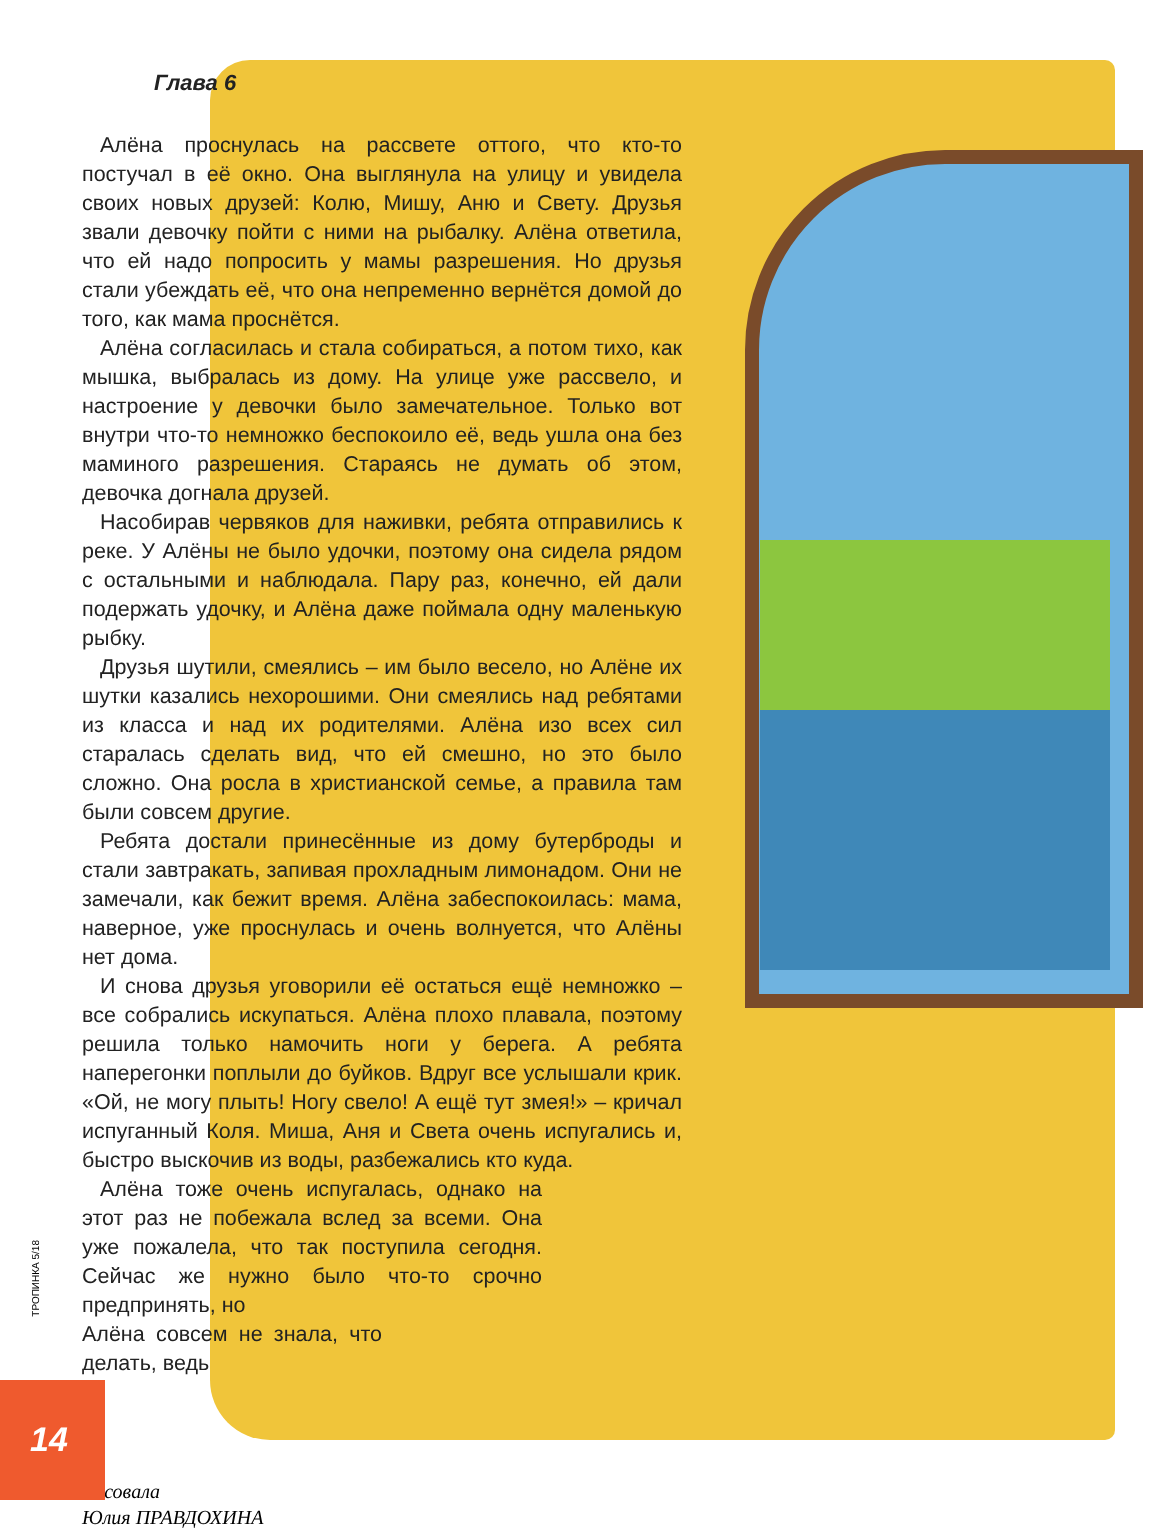Глава 6
Алёна проснулась на рассвете оттого, что кто-то постучал в её окно. Она выглянула на улицу и увидела своих новых друзей: Колю, Мишу, Аню и Свету. Друзья звали девочку пойти с ними на рыбалку. Алёна ответила, что ей надо попросить у мамы разрешения. Но друзья стали убеждать её, что она непременно вернётся домой до того, как мама проснётся.
Алёна согласилась и стала собираться, а потом тихо, как мышка, выбралась из дому. На улице уже рассвело, и настроение у девочки было замечательное. Только вот внутри что-то немножко беспокоило её, ведь ушла она без маминого разрешения. Стараясь не думать об этом, девочка догнала друзей.
Насобирав червяков для наживки, ребята отправились к реке. У Алёны не было удочки, поэтому она сидела рядом с остальными и наблюдала. Пару раз, конечно, ей дали подержать удочку, и Алёна даже поймала одну маленькую рыбку.
Друзья шутили, смеялись – им было весело, но Алёне их шутки казались нехорошими. Они смеялись над ребятами из класса и над их родителями. Алёна изо всех сил старалась сделать вид, что ей смешно, но это было сложно. Она росла в христианской семье, а правила там были совсем другие.
Ребята достали принесённые из дому бутерброды и стали завтракать, запивая прохладным лимонадом. Они не замечали, как бежит время. Алёна забеспокоилась: мама, наверное, уже проснулась и очень волнуется, что Алёны нет дома.
И снова друзья уговорили её остаться ещё немножко – все собрались искупаться. Алёна плохо плавала, поэтому решила только намочить ноги у берега. А ребята наперегонки поплыли до буйков. Вдруг все услышали крик. «Ой, не могу плыть! Ногу свело! А ещё тут змея!» – кричал испуганный Коля. Миша, Аня и Света очень испугались и, быстро выскочив из воды, разбежались кто куда.
Алёна тоже очень испугалась, однако на этот раз не побежала вслед за всеми. Она уже пожалела, что так поступила сегодня. Сейчас же нужно было что-то срочно предпринять, но
Алёна совсем не знала, что делать, ведь
Рисовала
Юлия ПРАВДОХИНА
ТРОПИНКА 5/18
14